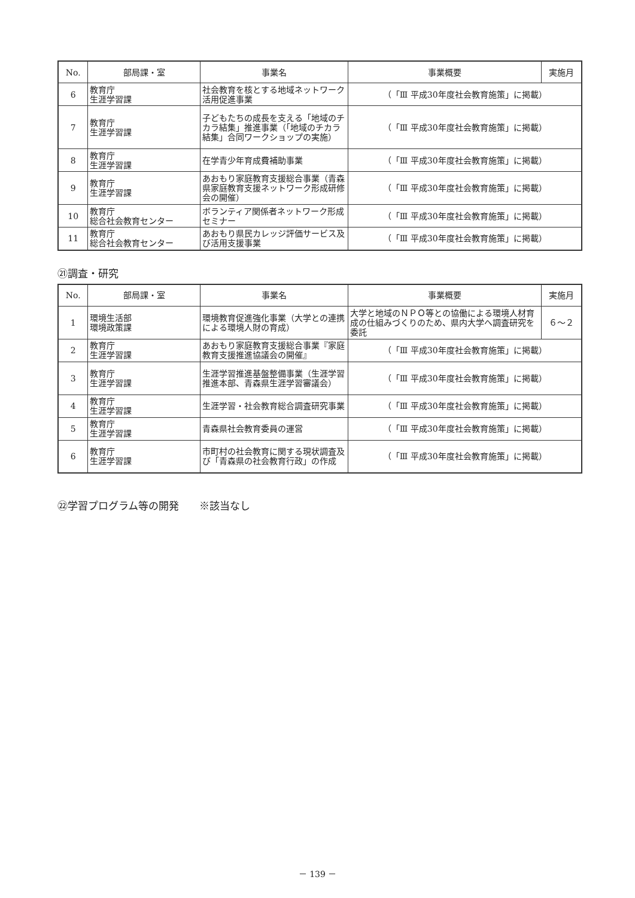| No. | 部局課・室 | 事業名 | 事業概要 | 実施月 |
| --- | --- | --- | --- | --- |
| 6 | 教育庁 生涯学習課 | 社会教育を核とする地域ネットワーク活用促進事業 | （「Ⅲ 平成30年度社会教育施策」に掲載） | |
| 7 | 教育庁 生涯学習課 | 子どもたちの成長を支える「地域のチカラ結集」推進事業（「地域のチカラ結集」合同ワークショップの実施） | （「Ⅲ 平成30年度社会教育施策」に掲載） | |
| 8 | 教育庁 生涯学習課 | 在学青少年育成費補助事業 | （「Ⅲ 平成30年度社会教育施策」に掲載） | |
| 9 | 教育庁 生涯学習課 | あおもり家庭教育支援総合事業（青森県家庭教育支援ネットワーク形成研修会の開催） | （「Ⅲ 平成30年度社会教育施策」に掲載） | |
| 10 | 教育庁 総合社会教育センター | ボランティア関係者ネットワーク形成セミナー | （「Ⅲ 平成30年度社会教育施策」に掲載） | |
| 11 | 教育庁 総合社会教育センター | あおもり県民カレッジ評価サービス及び活用支援事業 | （「Ⅲ 平成30年度社会教育施策」に掲載） | |
㉑調査・研究
| No. | 部局課・室 | 事業名 | 事業概要 | 実施月 |
| --- | --- | --- | --- | --- |
| 1 | 環境生活部 環境政策課 | 環境教育促進強化事業（大学との連携による環境人財の育成） | 大学と地域のＮＰＯ等との協働による環境人材育成の仕組みづくりのため、県内大学へ調査研究を委託 | ６～２ |
| 2 | 教育庁 生涯学習課 | あおもり家庭教育支援総合事業『家庭教育支援推進協議会の開催』 | （「Ⅲ 平成30年度社会教育施策」に掲載） | |
| 3 | 教育庁 生涯学習課 | 生涯学習推進基盤整備事業（生涯学習推進本部、青森県生涯学習審議会） | （「Ⅲ 平成30年度社会教育施策」に掲載） | |
| 4 | 教育庁 生涯学習課 | 生涯学習・社会教育総合調査研究事業 | （「Ⅲ 平成30年度社会教育施策」に掲載） | |
| 5 | 教育庁 生涯学習課 | 青森県社会教育委員の運営 | （「Ⅲ 平成30年度社会教育施策」に掲載） | |
| 6 | 教育庁 生涯学習課 | 市町村の社会教育に関する現状調査及び「青森県の社会教育行政」の作成 | （「Ⅲ 平成30年度社会教育施策」に掲載） | |
㉒学習プログラム等の開発　　※該当なし
－ 139 －